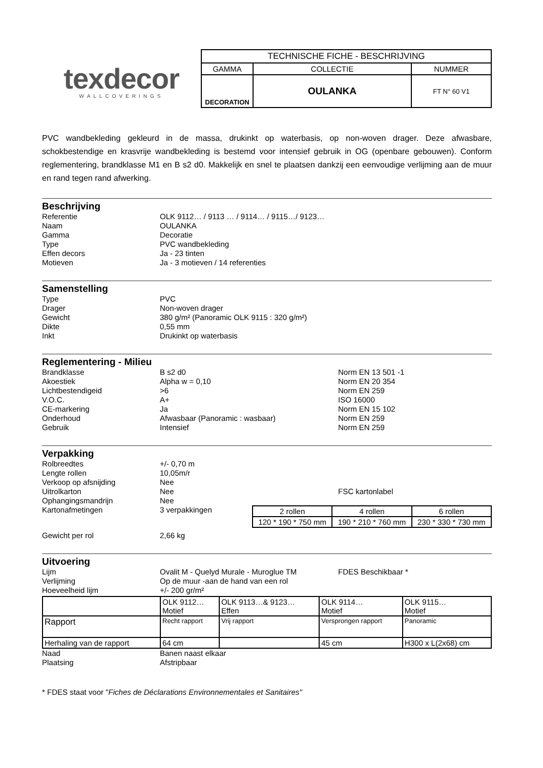texdecor
WALLCOVERINGS
| TECHNISCHE FICHE - BESCHRIJVING | | |
| GAMMA | COLLECTIE | NUMMER |
| DECORATION | OULANKA | FT N° 60 V1 |
PVC wandbekleding gekleurd in de massa, drukinkt op waterbasis, op non-woven drager. Deze afwasbare, schokbestendige en krasvrije wandbekleding is bestemd voor intensief gebruik in OG (openbare gebouwen). Conform reglementering, brandklasse M1 en B s2 d0. Makkelijk en snel te plaatsen dankzij een eenvoudige verlijming aan de muur en rand tegen rand afwerking.
Beschrijving
Referentie OLK 9112… / 9113 … / 9114… / 9115…/ 9123…
Naam OULANKA
Gamma Decoratie
Type PVC wandbekleding
Effen decors Ja - 23 tinten
Motieven Ja - 3 motieven / 14 referenties
Samenstelling
Type PVC
Drager Non-woven drager
Gewicht 380 g/m² (Panoramic OLK 9115 : 320 g/m²)
Dikte 0,55 mm
Inkt Drukinkt op waterbasis
Reglementering - Milieu
Brandklasse B s2 d0 Norm EN 13 501 -1
Akoestiek Alpha w = 0,10 Norm EN 20 354
Lichtbestendigeid >6 Norm EN 259
V.O.C. A+ ISO 16000
CE-markering Ja Norm EN 15 102
Onderhoud Afwasbaar (Panoramic : wasbaar) Norm EN 259
Gebruik Intensief Norm EN 259
Verpakking
Rolbreedtes +/- 0,70 m
Lengte rollen 10,05m/r
Verkoop op afsnijding Nee
Uitrolkarton Nee FSC kartonlabel
Ophangingsmandrijn Nee
Kartonafmetingen 3 verpakkingen
| 2 rollen | 4 rollen | 6 rollen |
| 120 * 190 * 750 mm | 190 * 210 * 760 mm | 230 * 330 * 730 mm |
Gewicht per rol 2,66 kg
Uitvoering
Lijm Ovalit M - Quelyd Murale - Muroglue TM FDES Beschikbaar *
Verlijming Op de muur -aan de hand van een rol
Hoeveelheid lijm +/- 200 gr/m²
| | OLK 9112… Motief | OLK 9113…& 9123… Effen | OLK 9114… Motief | OLK 9115… Motief |
| Rapport | Recht rapport | Vrij rapport | Versprongen rapport | Panoramic |
| Herhaling van de rapport | 64 cm | | 45 cm | H300 x L(2x68) cm |
Naad Banen naast elkaar
Plaatsing Afstripbaar
* FDES staat voor "Fiches de Déclarations Environnementales et Sanitaires"